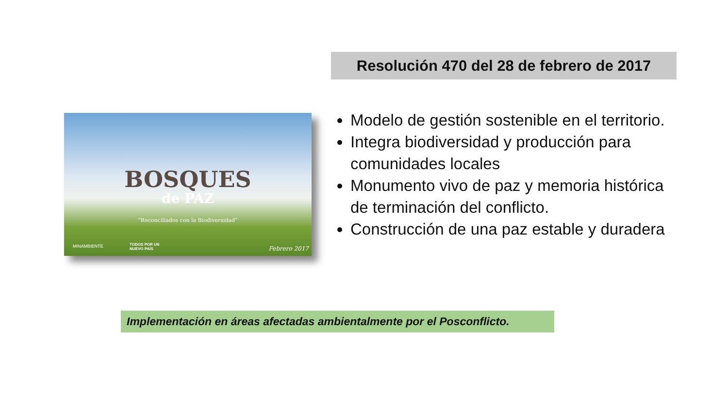Resolución 470 del 28 de febrero de 2017
BOSQUES
de PAZ
“Reconciliados con la Biodiversidad”
MINAMBIENTE
TODOS POR UN
NUEVO PAÍS
Febrero 2017
Modelo de gestión sostenible en el territorio.
Integra biodiversidad y producción para comunidades locales
Monumento vivo de paz y memoria histórica de terminación del conflicto.
Construcción de una paz estable y duradera
Implementación en áreas afectadas ambientalmente por el Posconflicto.